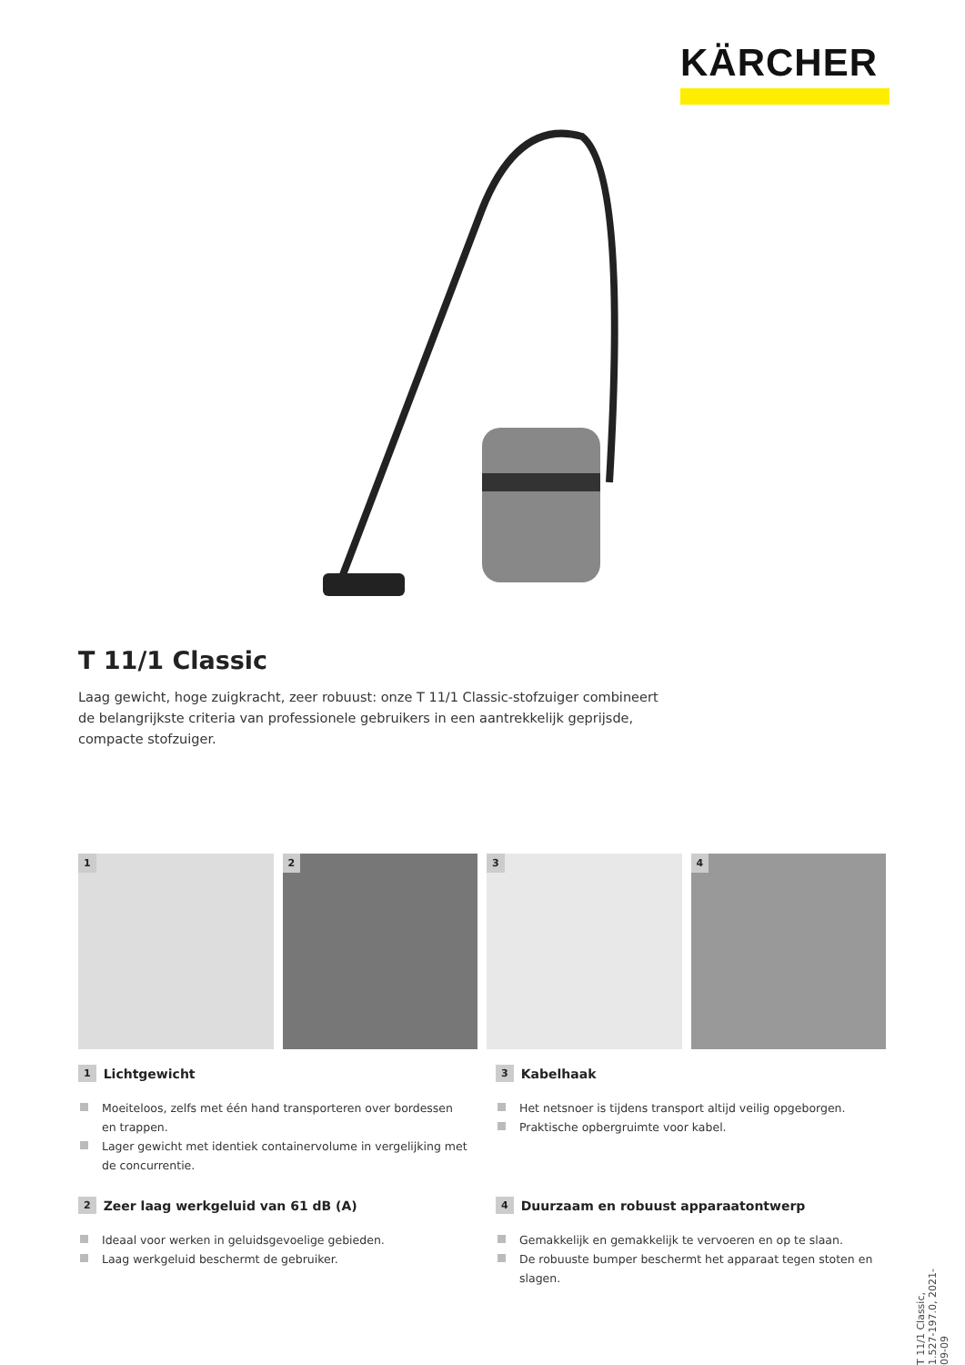KÄRCHER
T 11/1 Classic
Laag gewicht, hoge zuigkracht, zeer robuust: onze T 11/1 Classic-stofzuiger combineert de belangrijkste criteria van professionele gebruikers in een aantrekkelijk geprijsde, compacte stofzuiger.
1
2
3
4
1 Lichtgewicht
Moeiteloos, zelfs met één hand transporteren over bordessen en trappen.
Lager gewicht met identiek containervolume in vergelijking met de concurrentie.
3 Kabelhaak
Het netsnoer is tijdens transport altijd veilig opgeborgen.
Praktische opbergruimte voor kabel.
2 Zeer laag werkgeluid van 61 dB (A)
Ideaal voor werken in geluidsgevoelige gebieden.
Laag werkgeluid beschermt de gebruiker.
4 Duurzaam en robuust apparaatontwerp
Gemakkelijk en gemakkelijk te vervoeren en op te slaan.
De robuuste bumper beschermt het apparaat tegen stoten en slagen.
T 11/1 Classic, 1.527-197.0, 2021-09-09